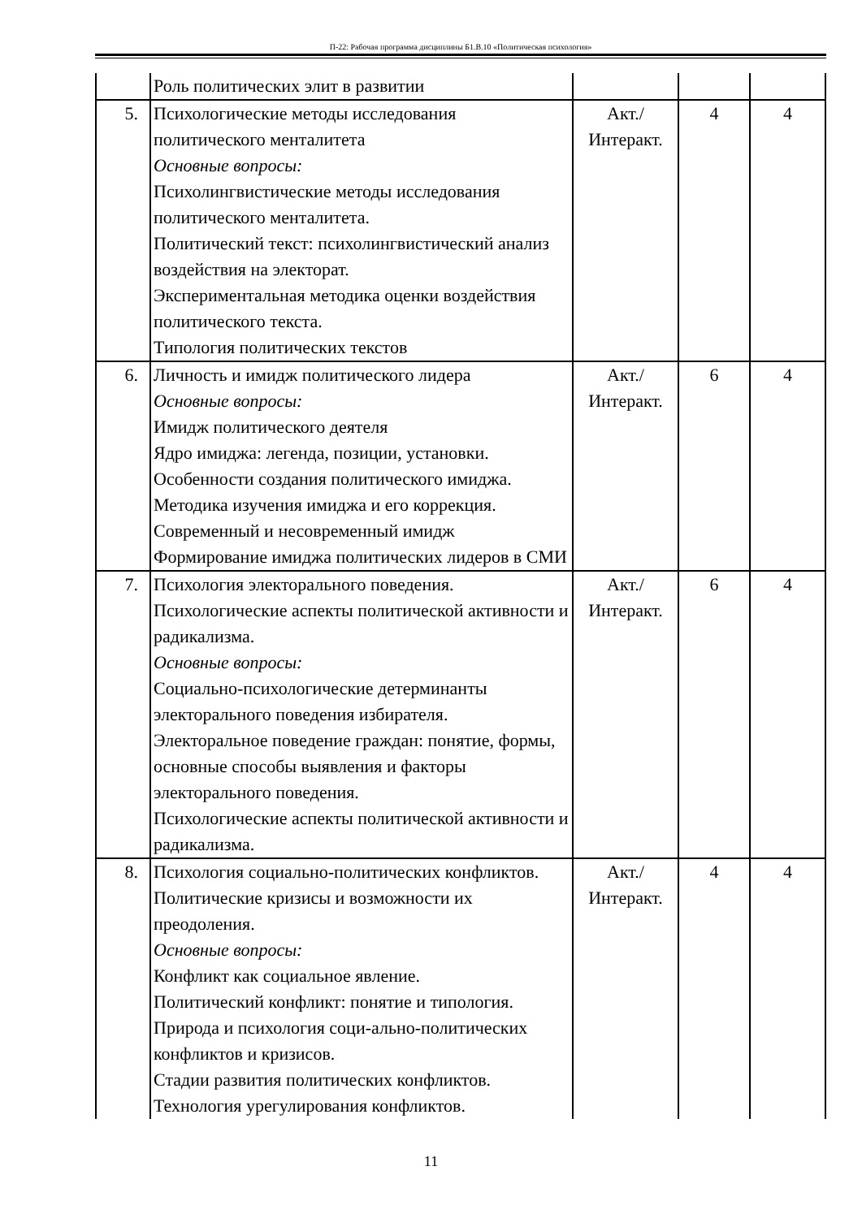П-22: Рабочая программа дисциплины Б1.В.10 «Политическая психология»
| | Роль политических элит в развитии | | | |
| 5. | Психологические методы исследования политического менталитета Основные вопросы: Психолингвистические методы исследования политического менталитета. Политический текст: психолингвистический анализ воздействия на электорат. Экспериментальная методика оценки воздействия политического текста. Типология политических текстов | Акт./ Интеракт. | 4 | 4 |
| 6. | Личность и имидж политического лидера Основные вопросы: Имидж политического деятеля Ядро имиджа: легенда, позиции, установки. Особенности создания политического имиджа. Методика изучения имиджа и его коррекция. Современный и несовременный имидж Формирование имиджа политических лидеров в СМИ | Акт./ Интеракт. | 6 | 4 |
| 7. | Психология электорального поведения. Психологические аспекты политической активности и радикализма. Основные вопросы: Социально-психологические детерминанты электорального поведения избирателя. Электоральное поведение граждан: понятие, формы, основные способы выявления и факторы электорального поведения. Психологические аспекты политической активности и радикализма. | Акт./ Интеракт. | 6 | 4 |
| 8. | Психология социально-политических конфликтов. Политические кризисы и возможности их преодоления. Основные вопросы: Конфликт как социальное явление. Политический конфликт: понятие и типология. Природа и психология соци-ально-политических конфликтов и кризисов. Стадии развития политических конфликтов. Технология урегулирования конфликтов. | Акт./ Интеракт. | 4 | 4 |
11